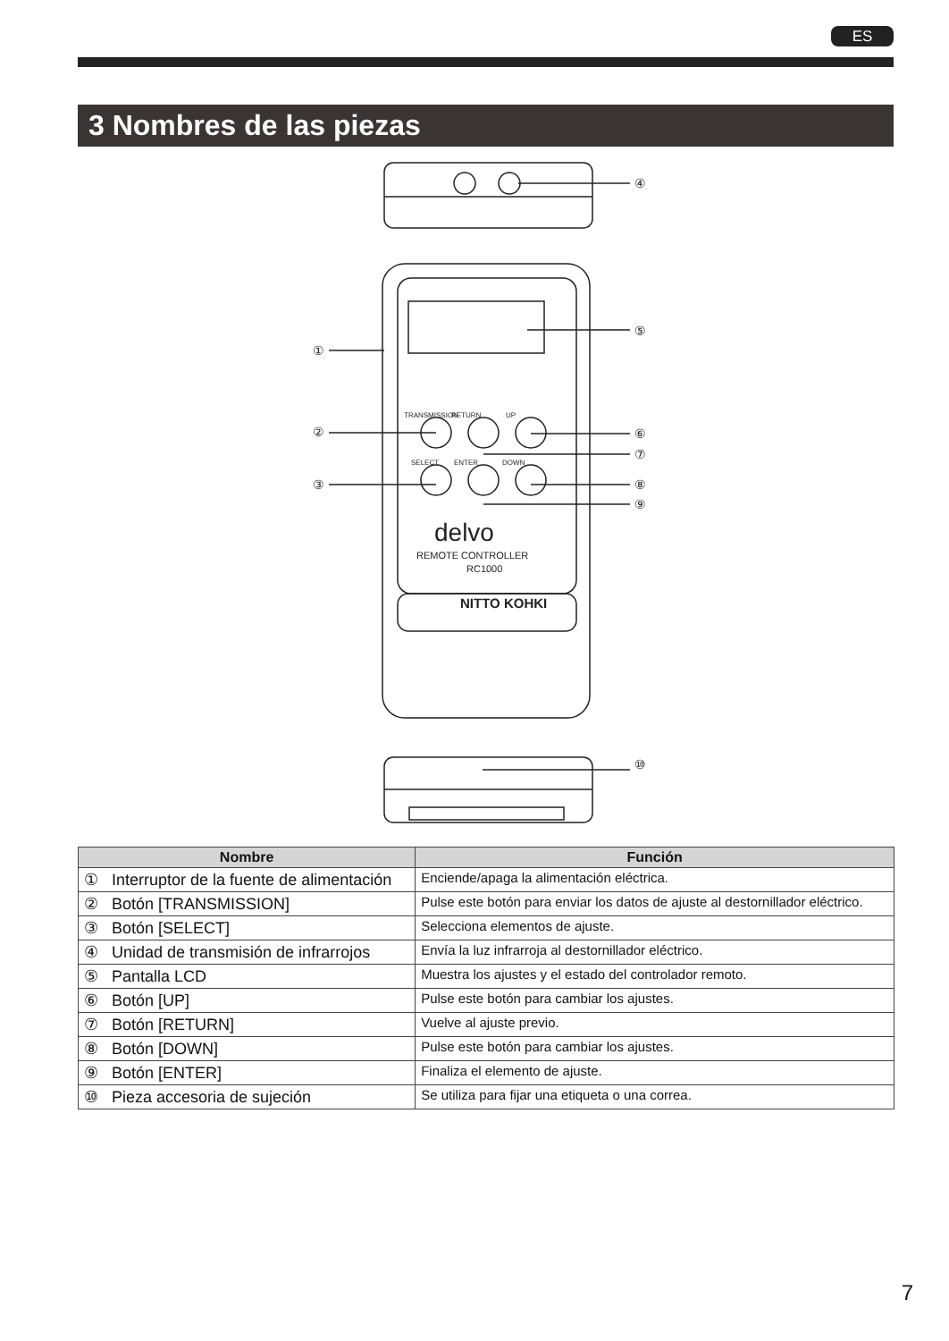ES
3 Nombres de las piezas
④
⑤
①
TRANSMISSION
RETURN
UP
SELECT
ENTER
DOWN
REMOTE CONTROLLER
RC1000
NITTO KOHKI
delvo
②
③
⑥
⑦
⑧
⑨
⑩
| Nombre | Función |
| --- | --- |
| ① Interruptor de la fuente de alimentación | Enciende/apaga la alimentación eléctrica. |
| ② Botón [TRANSMISSION] | Pulse este botón para enviar los datos de ajuste al destornillador eléctrico. |
| ③ Botón [SELECT] | Selecciona elementos de ajuste. |
| ④ Unidad de transmisión de infrarrojos | Envía la luz infrarroja al destornillador eléctrico. |
| ⑤ Pantalla LCD | Muestra los ajustes y el estado del controlador remoto. |
| ⑥ Botón [UP] | Pulse este botón para cambiar los ajustes. |
| ⑦ Botón [RETURN] | Vuelve al ajuste previo. |
| ⑧ Botón [DOWN] | Pulse este botón para cambiar los ajustes. |
| ⑨ Botón [ENTER] | Finaliza el elemento de ajuste. |
| ⑩ Pieza accesoria de sujeción | Se utiliza para fijar una etiqueta o una correa. |
7